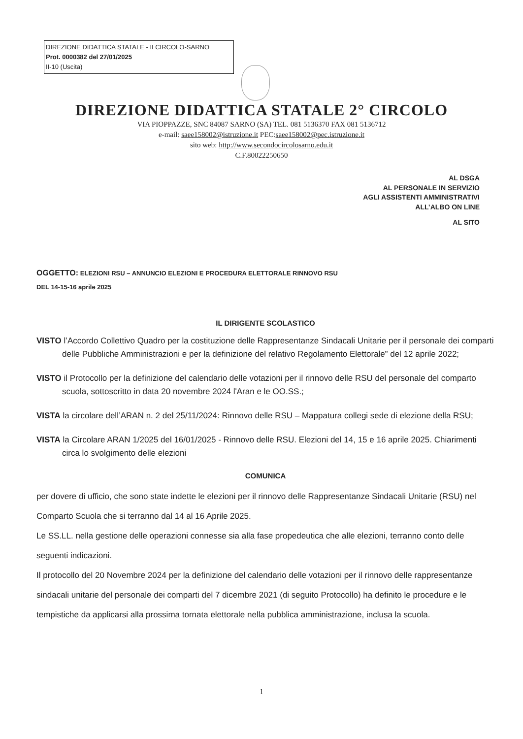DIREZIONE DIDATTICA STATALE - II CIRCOLO-SARNO
Prot. 0000382 del 27/01/2025
II-10 (Uscita)
DIREZIONE DIDATTICA STATALE 2° CIRCOLO
VIA PIOPPAZZE, SNC 84087 SARNO (SA) TEL. 081 5136370 FAX 081 5136712
e-mail: saee158002@istruzione.it PEC:saee158002@pec.istruzione.it
sito web: http://www.secondocircolosarno.edu.it
C.F.80022250650
AL DSGA
AL PERSONALE IN SERVIZIO
AGLI ASSISTENTI AMMINISTRATIVI
ALL’ALBO ON LINE
AL SITO
OGGETTO: ELEZIONI RSU – ANNUNCIO ELEZIONI E PROCEDURA ELETTORALE RINNOVO RSU
DEL 14-15-16 aprile 2025
IL DIRIGENTE SCOLASTICO
VISTO l’Accordo Collettivo Quadro per la costituzione delle Rappresentanze Sindacali Unitarie per il personale dei comparti delle Pubbliche Amministrazioni e per la definizione del relativo Regolamento Elettorale” del 12 aprile 2022;
VISTO il Protocollo per la definizione del calendario delle votazioni per il rinnovo delle RSU del personale del comparto scuola, sottoscritto in data 20 novembre 2024 l'Aran e le OO.SS.;
VISTA la circolare dell’ARAN n. 2 del 25/11/2024: Rinnovo delle RSU – Mappatura collegi sede di elezione della RSU;
VISTA la Circolare ARAN 1/2025 del 16/01/2025 - Rinnovo delle RSU. Elezioni del 14, 15 e 16 aprile 2025. Chiarimenti circa lo svolgimento delle elezioni
COMUNICA
per dovere di ufficio, che sono state indette le elezioni per il rinnovo delle Rappresentanze Sindacali Unitarie (RSU) nel Comparto Scuola che si terranno dal 14 al 16 Aprile 2025.
Le SS.LL. nella gestione delle operazioni connesse sia alla fase propedeutica che alle elezioni, terranno conto delle seguenti indicazioni.
Il protocollo del 20 Novembre 2024 per la definizione del calendario delle votazioni per il rinnovo delle rappresentanze sindacali unitarie del personale dei comparti del 7 dicembre 2021 (di seguito Protocollo) ha definito le procedure e le tempistiche da applicarsi alla prossima tornata elettorale nella pubblica amministrazione, inclusa la scuola.
1